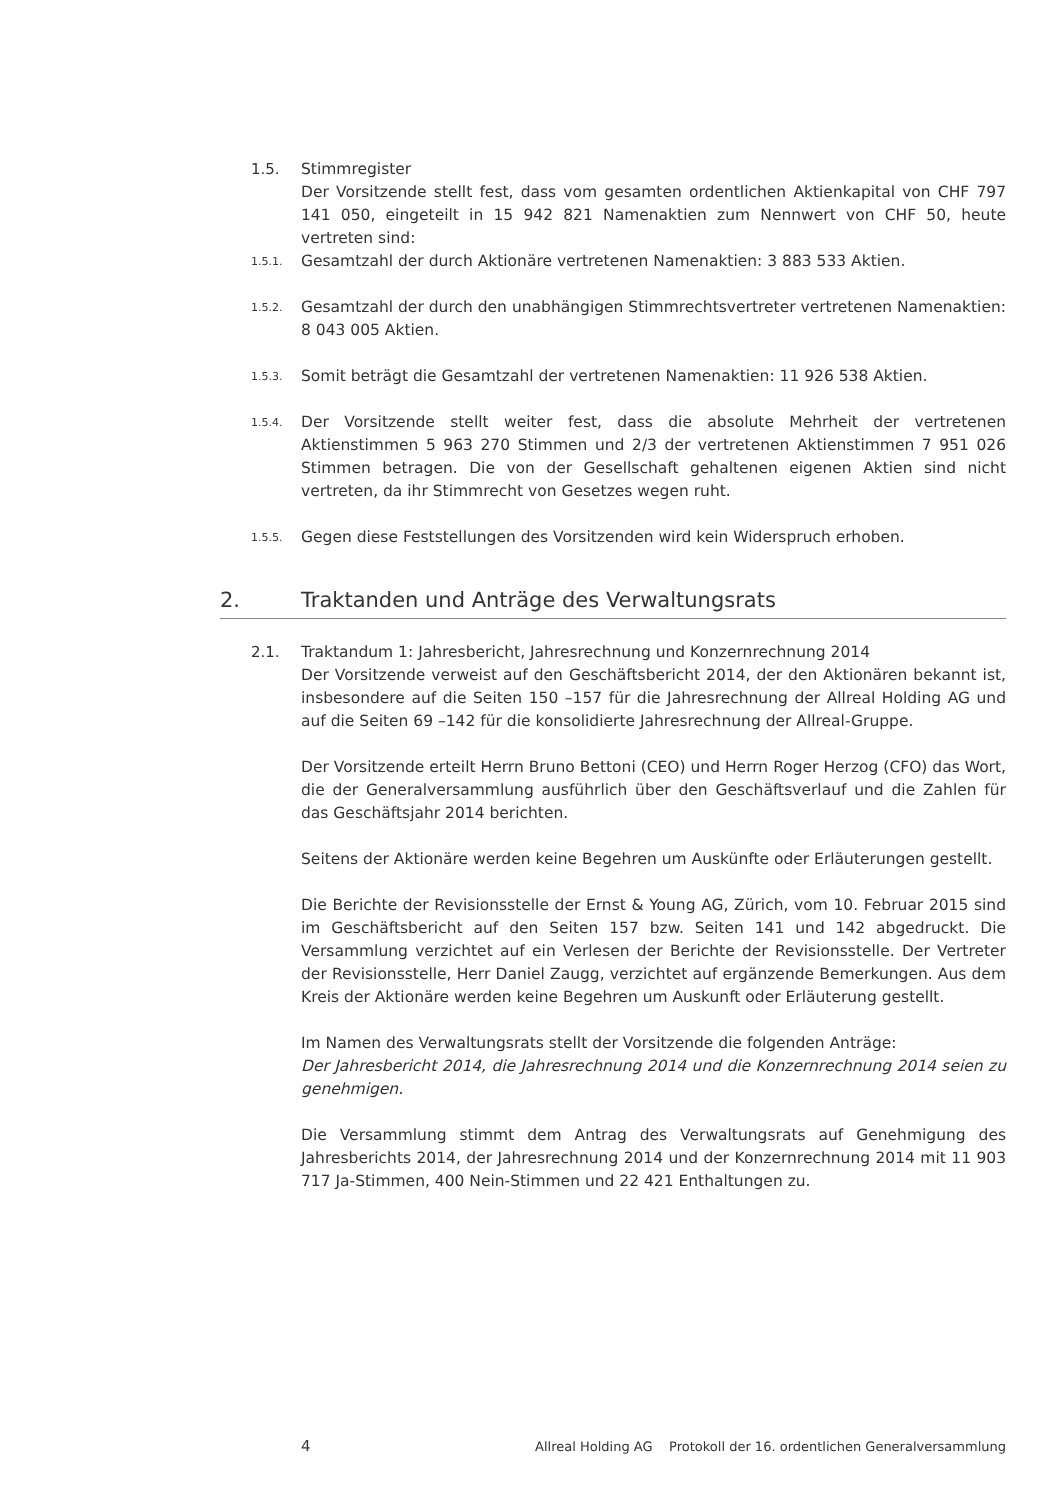1.5. Stimmregister
Der Vorsitzende stellt fest, dass vom gesamten ordentlichen Aktienkapital von CHF 797 141 050, eingeteilt in 15 942 821 Namenaktien zum Nennwert von CHF 50, heute vertreten sind:
1.5.1.
Gesamtzahl der durch Aktionäre vertretenen Namenaktien: 3 883 533 Aktien.
1.5.2.
Gesamtzahl der durch den unabhängigen Stimmrechtsvertreter vertretenen Namenaktien: 8 043 005 Aktien.
1.5.3.
Somit beträgt die Gesamtzahl der vertretenen Namenaktien: 11 926 538 Aktien.
1.5.4.
Der Vorsitzende stellt weiter fest, dass die absolute Mehrheit der vertretenen Aktienstimmen 5 963 270 Stimmen und 2/3 der vertretenen Aktienstimmen 7 951 026 Stimmen betragen. Die von der Gesellschaft gehaltenen eigenen Aktien sind nicht vertreten, da ihr Stimmrecht von Gesetzes wegen ruht.
1.5.5.
Gegen diese Feststellungen des Vorsitzenden wird kein Widerspruch erhoben.
2. Traktanden und Anträge des Verwaltungsrats
2.1. Traktandum 1: Jahresbericht, Jahresrechnung und Konzernrechnung 2014
Der Vorsitzende verweist auf den Geschäftsbericht 2014, der den Aktionären bekannt ist, insbesondere auf die Seiten 150 –157 für die Jahresrechnung der Allreal Holding AG und auf die Seiten 69 –142 für die konsolidierte Jahresrechnung der Allreal-Gruppe.
Der Vorsitzende erteilt Herrn Bruno Bettoni (CEO) und Herrn Roger Herzog (CFO) das Wort, die der Generalversammlung ausführlich über den Geschäftsverlauf und die Zahlen für das Geschäftsjahr 2014 berichten.
Seitens der Aktionäre werden keine Begehren um Auskünfte oder Erläuterungen gestellt.
Die Berichte der Revisionsstelle der Ernst & Young AG, Zürich, vom 10. Februar 2015 sind im Geschäftsbericht auf den Seiten 157 bzw. Seiten 141 und 142 abgedruckt. Die Versammlung verzichtet auf ein Verlesen der Berichte der Revisionsstelle. Der Vertreter der Revisionsstelle, Herr Daniel Zaugg, verzichtet auf ergänzende Bemerkungen. Aus dem Kreis der Aktionäre werden keine Begehren um Auskunft oder Erläuterung gestellt.
Im Namen des Verwaltungsrats stellt der Vorsitzende die folgenden Anträge:
Der Jahresbericht 2014, die Jahresrechnung 2014 und die Konzernrechnung 2014 seien zu genehmigen.
Die Versammlung stimmt dem Antrag des Verwaltungsrats auf Genehmigung des Jahresberichts 2014, der Jahresrechnung 2014 und der Konzernrechnung 2014 mit 11 903 717 Ja-Stimmen, 400 Nein-Stimmen und 22 421 Enthaltungen zu.
4 Allreal Holding AG Protokoll der 16. ordentlichen Generalversammlung